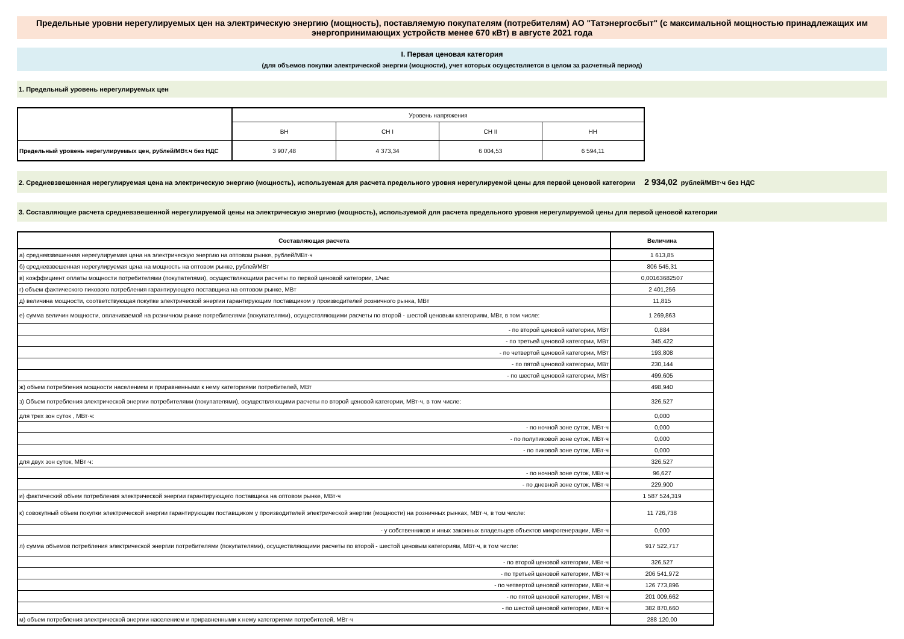Предельные уровни нерегулируемых цен на электрическую энергию (мощность), поставляемую покупателям (потребителям) АО "Татэнергосбыт" (с максимальной мощностью принадлежащих им энергопринимающих устройств менее 670 кВт) в августе 2021 года
I. Первая ценовая категория
(для объемов покупки электрической энергии (мощности), учет которых осуществляется в целом за расчетный период)
1. Предельный уровень нерегулируемых цен
| | Уровень напряжения | | | |
| | ВН | СН I | СН II | НН |
| Предельный уровень нерегулируемых цен, рублей/МВт.ч без НДС | 3 907,48 | 4 373,34 | 6 004,53 | 6 594,11 |
2. Средневзвешенная нерегулируемая цена на электрическую энергию (мощность), используемая для расчета предельного уровня нерегулируемой цены для первой ценовой категории 2 934,02 рублей/МВт·ч без НДС
3. Составляющие расчета средневзвешенной нерегулируемой цены на электрическую энергию (мощность), используемой для расчета предельного уровня нерегулируемой цены для первой ценовой категории
| Составляющая расчета | Величина |
| а) средневзвешенная нерегулируемая цена на электрическую энергию на оптовом рынке, рублей/МВт·ч | 1 613,85 |
| б) средневзвешенная нерегулируемая цена на мощность на оптовом рынке, рублей/МВт | 806 545,31 |
| в) коэффициент оплаты мощности потребителями (покупателями), осуществляющими расчеты по первой ценовой категории, 1/час | 0,00163682507 |
| г) объем фактического пикового потребления гарантирующего поставщика на оптовом рынке, МВт | 2 401,256 |
| д) величина мощности, соответствующая покупке электрической энергии гарантирующим поставщиком у производителей розничного рынка, МВт | 11,815 |
| е) сумма величин мощности, оплачиваемой на розничном рынке потребителями (покупателями), осуществляющими расчеты по второй - шестой ценовым категориям, МВт, в том числе: | 1 269,863 |
| - по второй ценовой категории, МВт | 0,884 |
| - по третьей ценовой категории, МВт | 345,422 |
| - по четвертой ценовой категории, МВт | 193,808 |
| - по пятой ценовой категории, МВт | 230,144 |
| - по шестой ценовой категории, МВт | 499,605 |
| ж) объем потребления мощности населением и приравненными к нему категориями потребителей, МВт | 498,940 |
| з) Объем потребления электрической энергии потребителями (покупателями), осуществляющими расчеты по второй ценовой категории, МВт·ч, в том числе: | 326,527 |
| для трех зон суток , МВт·ч: | 0,000 |
| - по ночной зоне суток, МВт·ч | 0,000 |
| - по полупиковой зоне суток, МВт·ч | 0,000 |
| - по пиковой зоне суток, МВт·ч | 0,000 |
| для двух зон суток, МВт·ч: | 326,527 |
| - по ночной зоне суток, МВт·ч | 96,627 |
| - по дневной зоне суток, МВт·ч | 229,900 |
| и) фактический объем потребления электрической энергии гарантирующего поставщика на оптовом рынке, МВт·ч | 1 587 524,319 |
| к) совокупный объем покупки электрической энергии гарантирующим поставщиком у производителей электрической энергии (мощности) на розничных рынках, МВт·ч, в том числе: | 11 726,738 |
| - у собственников и иных законных владельцев объектов микрогенерации, МВт·ч | 0,000 |
| л) сумма объемов потребления электрической энергии потребителями (покупателями), осуществляющими расчеты по второй - шестой ценовым категориям, МВт·ч, в том числе: | 917 522,717 |
| - по второй ценовой категории, МВт·ч | 326,527 |
| - по третьей ценовой категории, МВт·ч | 206 541,972 |
| - по четвертой ценовой категории, МВт·ч | 126 773,896 |
| - по пятой ценовой категории, МВт·ч | 201 009,662 |
| - по шестой ценовой категории, МВт·ч | 382 870,660 |
| м) объем потребления электрической энергии населением и приравненными к нему категориями потребителей, МВт·ч | 288 120,00 |